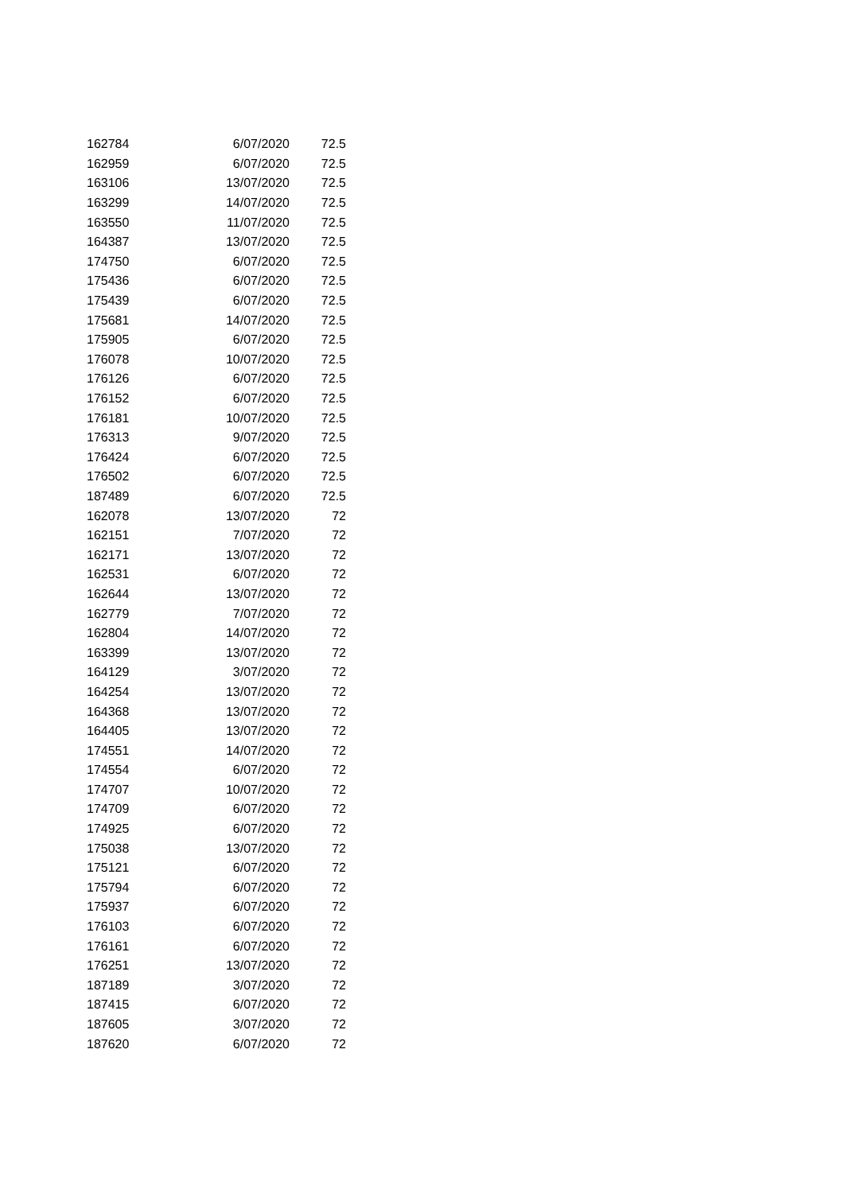| 162784 | 6/07/2020 | 72.5 |
| 162959 | 6/07/2020 | 72.5 |
| 163106 | 13/07/2020 | 72.5 |
| 163299 | 14/07/2020 | 72.5 |
| 163550 | 11/07/2020 | 72.5 |
| 164387 | 13/07/2020 | 72.5 |
| 174750 | 6/07/2020 | 72.5 |
| 175436 | 6/07/2020 | 72.5 |
| 175439 | 6/07/2020 | 72.5 |
| 175681 | 14/07/2020 | 72.5 |
| 175905 | 6/07/2020 | 72.5 |
| 176078 | 10/07/2020 | 72.5 |
| 176126 | 6/07/2020 | 72.5 |
| 176152 | 6/07/2020 | 72.5 |
| 176181 | 10/07/2020 | 72.5 |
| 176313 | 9/07/2020 | 72.5 |
| 176424 | 6/07/2020 | 72.5 |
| 176502 | 6/07/2020 | 72.5 |
| 187489 | 6/07/2020 | 72.5 |
| 162078 | 13/07/2020 | 72 |
| 162151 | 7/07/2020 | 72 |
| 162171 | 13/07/2020 | 72 |
| 162531 | 6/07/2020 | 72 |
| 162644 | 13/07/2020 | 72 |
| 162779 | 7/07/2020 | 72 |
| 162804 | 14/07/2020 | 72 |
| 163399 | 13/07/2020 | 72 |
| 164129 | 3/07/2020 | 72 |
| 164254 | 13/07/2020 | 72 |
| 164368 | 13/07/2020 | 72 |
| 164405 | 13/07/2020 | 72 |
| 174551 | 14/07/2020 | 72 |
| 174554 | 6/07/2020 | 72 |
| 174707 | 10/07/2020 | 72 |
| 174709 | 6/07/2020 | 72 |
| 174925 | 6/07/2020 | 72 |
| 175038 | 13/07/2020 | 72 |
| 175121 | 6/07/2020 | 72 |
| 175794 | 6/07/2020 | 72 |
| 175937 | 6/07/2020 | 72 |
| 176103 | 6/07/2020 | 72 |
| 176161 | 6/07/2020 | 72 |
| 176251 | 13/07/2020 | 72 |
| 187189 | 3/07/2020 | 72 |
| 187415 | 6/07/2020 | 72 |
| 187605 | 3/07/2020 | 72 |
| 187620 | 6/07/2020 | 72 |